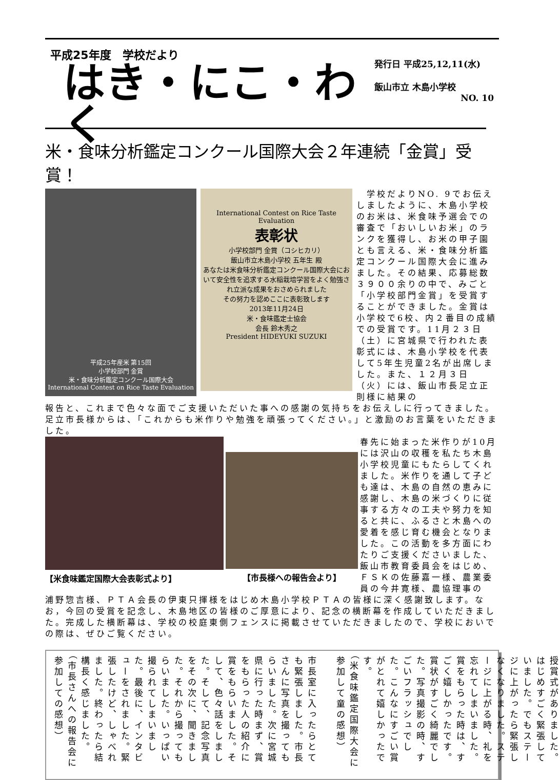平成25年度　学校だより
はき・にこ・わく
発行日 平成25,12,11(水)
飯山市立 木島小学校
NO. 10
米・食味分析鑑定コンクール国際大会２年連続「金賞」受賞！
平成25年産米 第15回
小学校部門 金賞
米・食味分析鑑定コンクール国際大会
International Contest on Rice Taste Evaluation
International Contest on Rice Taste Evaluation
表彰状
小学校部門 金賞（コシヒカリ）
飯山市立木島小学校 五年生 殿
あなたは米食味分析鑑定コンクール国際大会において安全性を追求する水稲栽培学習をよく勉強され立派な成果をおさめられました
その努力を認めここに表彰致します
2013年11月24日
米・食味鑑定士協会
会長 鈴木秀之
President HIDEYUKI SUZUKI
　学校だよりNO. 9でお伝えしましたように、木島小学校のお米は、米食味予選会での審査で「おいしいお米」のランクを獲得し、お米の甲子園とも言える、米・食味分析鑑定コンクール国際大会に進みました。その結果、応募総数３９００余りの中で、みごと「小学校部門金賞」を受賞することができました。金賞は小学校で6校、内２番目の成績での受賞です。11月２３日（土）に宮城県で行われた表彰式には、木島小学校を代表して5年生児童2名が出席しました。また、１２月３日（火）には、飯山市長足立正則様に結果の
報告と、これまで色々な面でご支援いただいた事への感謝の気持ちをお伝えしに行ってきました。足立市長様からは、「これからも米作りや勉強を頑張ってください。」と激励のお言葉をいただきました。
【米食味鑑定国際大会表彰式より】 【市長様への報告会より】
春先に始まった米作りが10月には沢山の収穫を私たち木島小学校児童にもたらしてくれました。米作りを通して子ども達は、木島の自然の恵みに感謝し、木島の米づくりに従事する方々の工夫や努力を知ると共に、ふるさと木島への愛着を感じ育む機会となりました。この活動を多方面にわたりご支援くださいました、飯山市教育委員会をはじめ、ＦＳＫの佐藤嘉一様、農業委員の今井寛様、農協理事の
浦野惣吉様、ＰＴＡ会長の伊東只揮様をはじめ木島小学校ＰＴＡの皆様に深く感謝致します。なお，今回の受賞を記念し、木島地区の皆様のご厚意により、記念の横断幕を作成していただきました。完成した横断幕は、学校の校庭東側フェンスに掲載させていただきましたので、学校においでの際は、ぜひご覧ください。
市長室に入ったらとても緊張しました。市長さんに写真を撮ってもらいました。次に宮城県に行った時まず、賞をもらった人の紹介に賞をもらいました。そして、色々話をしました。そして、記念写真をその次に、聞きました。それから撮ってもらいました。いっぱい撮られてしまいました。最後に、インタビューをされました。緊張したけど、しゃべれました。終わったら結構長く感じました。
（市長さんへの報告会に参加しての感想）
授賞式がありました。はじめすごく緊張していました。でもステージに上がったら緊張しなくなりました。ステージに上がる時、礼を忘れてしまいました。賞をもらった時は、すごく嬉しかったです。賞状がすごく綺麗でした。写真撮影の時、すごいフラッシュでした。こんなにすごい賞がとれて嬉しかったです。
（米食味鑑定国際大会に参加して童の感想）